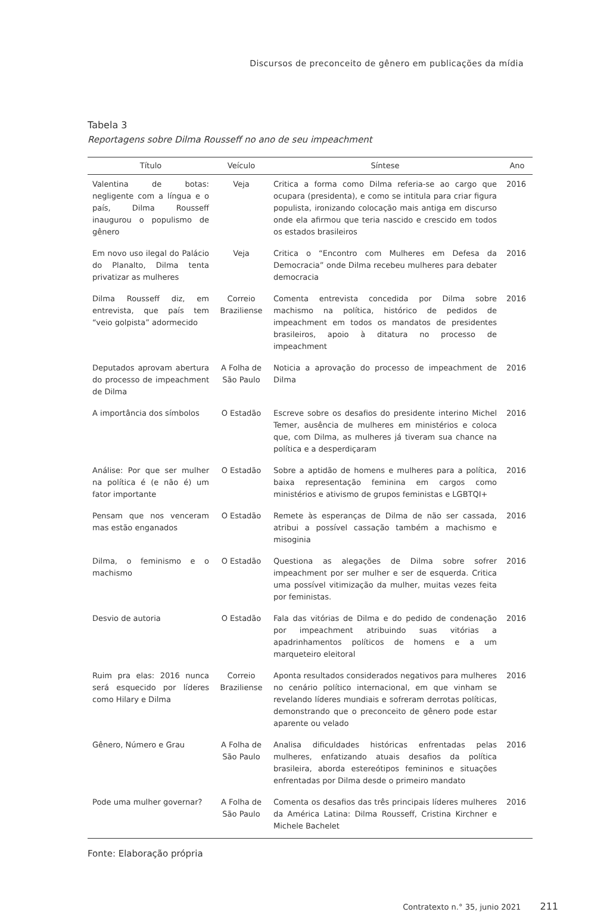Discursos de preconceito de gênero em publicações da mídia
Tabela 3
Reportagens sobre Dilma Rousseff no ano de seu impeachment
| Título | Veículo | Síntese | Ano |
| --- | --- | --- | --- |
| Valentina de botas: negligente com a língua e o país, Dilma Rousseff inaugurou o populismo de gênero | Veja | Critica a forma como Dilma referia-se ao cargo que ocupara (presidenta), e como se intitula para criar figura populista, ironizando colocação mais antiga em discurso onde ela afirmou que teria nascido e crescido em todos os estados brasileiros | 2016 |
| Em novo uso ilegal do Palácio do Planalto, Dilma tenta privatizar as mulheres | Veja | Critica o “Encontro com Mulheres em Defesa da Democracia” onde Dilma recebeu mulheres para debater democracia | 2016 |
| Dilma Rousseff diz, em entrevista, que país tem “veio golpista” adormecido | Correio Braziliense | Comenta entrevista concedida por Dilma sobre machismo na política, histórico de pedidos de impeachment em todos os mandatos de presidentes brasileiros, apoio à ditatura no processo de impeachment | 2016 |
| Deputados aprovam abertura do processo de impeachment de Dilma | A Folha de São Paulo | Noticia a aprovação do processo de impeachment de Dilma | 2016 |
| A importância dos símbolos | O Estadão | Escreve sobre os desafios do presidente interino Michel Temer, ausência de mulheres em ministérios e coloca que, com Dilma, as mulheres já tiveram sua chance na política e a desperdiçaram | 2016 |
| Análise: Por que ser mulher na política é (e não é) um fator importante | O Estadão | Sobre a aptidão de homens e mulheres para a política, baixa representação feminina em cargos como ministérios e ativismo de grupos feministas e LGBTQI+ | 2016 |
| Pensam que nos venceram mas estão enganados | O Estadão | Remete às esperanças de Dilma de não ser cassada, atribui a possível cassação também a machismo e misoginia | 2016 |
| Dilma, o feminismo e o machismo | O Estadão | Questiona as alegações de Dilma sobre sofrer impeachment por ser mulher e ser de esquerda. Critica uma possível vitimização da mulher, muitas vezes feita por feministas. | 2016 |
| Desvio de autoria | O Estadão | Fala das vitórias de Dilma e do pedido de condenação por impeachment atribuindo suas vitórias a apadrinhamentos políticos de homens e a um marqueteiro eleitoral | 2016 |
| Ruim pra elas: 2016 nunca será esquecido por líderes como Hilary e Dilma | Correio Braziliense | Aponta resultados considerados negativos para mulheres no cenário político internacional, em que vinham se revelando líderes mundiais e sofreram derrotas políticas, demonstrando que o preconceito de gênero pode estar aparente ou velado | 2016 |
| Gênero, Número e Grau | A Folha de São Paulo | Analisa dificuldades históricas enfrentadas pelas mulheres, enfatizando atuais desafios da política brasileira, aborda estereótipos femininos e situações enfrentadas por Dilma desde o primeiro mandato | 2016 |
| Pode uma mulher governar? | A Folha de São Paulo | Comenta os desafios das três principais líderes mulheres da América Latina: Dilma Rousseff, Cristina Kirchner e Michele Bachelet | 2016 |
Fonte: Elaboração própria
Contratexto n.° 35, junio 2021 211